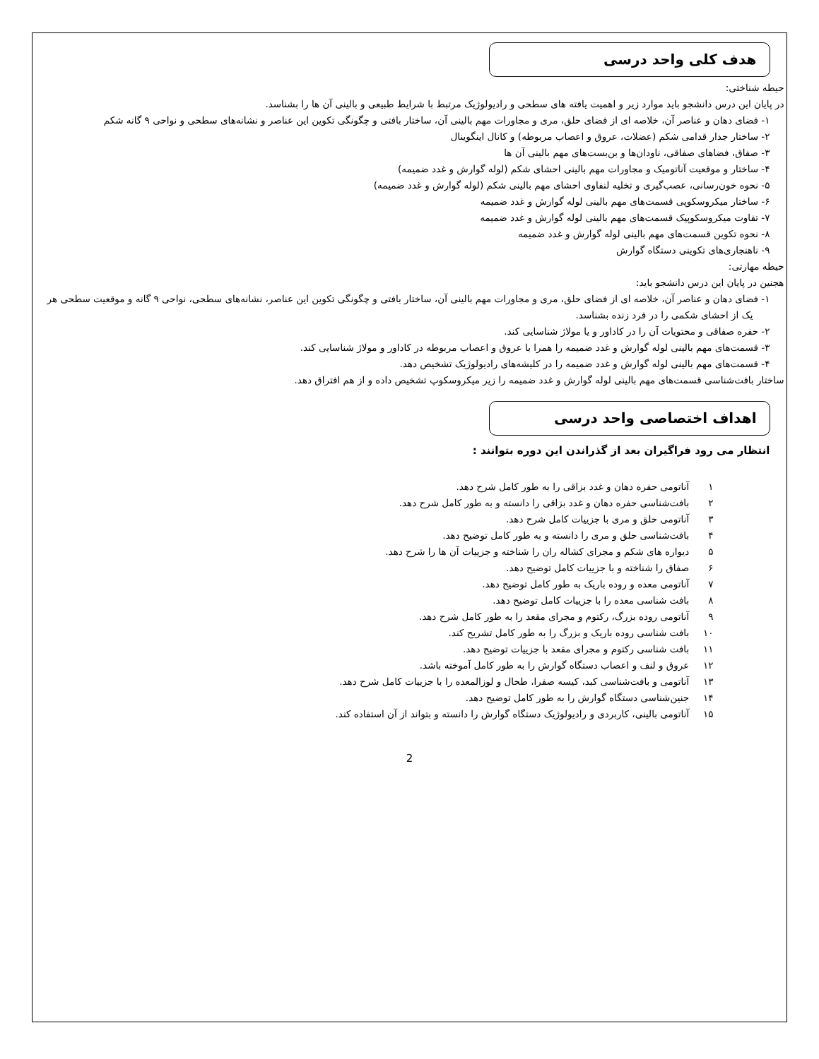هدف کلی واحد درسی
حیطه شناختی:
در پایان این درس دانشجو باید موارد زیر و اهمیت یافته های سطحی و رادیولوژیک مرتبط با شرایط طبیعی و بالینی آن ها را بشناسد.
۱- فضای دهان و عناصر آن، خلاصه ای از فضای حلق، مری و مجاورات مهم بالینی آن، ساختار بافتی و چگونگی تکوین این عناصر و نشانه‌های سطحی و نواحی ۹ گانه شکم
۲- ساختار جدار قدامی شکم (عضلات، عروق و اعصاب مربوطه) و کانال اینگوینال
۳- صفاق، فضاهای صفاقی، ناودان‌ها و بن‌بست‌های مهم بالینی آن ها
۴- ساختار و موقعیت آناتومیک و مجاورات مهم بالینی احشای شکم (لوله گوارش و غدد ضمیمه)
۵- نحوه خون‌رسانی، عصب‌گیری و تخلیه لنفاوی احشای مهم بالینی شکم (لوله گوارش و غدد ضمیمه)
۶- ساختار میکروسکوپی قسمت‌های مهم بالینی لوله گوارش و غدد ضمیمه
۷- تفاوت میکروسکوپیک قسمت‌های مهم بالینی لوله گوارش و غدد ضمیمه
۸- نحوه تکوین قسمت‌های مهم بالینی لوله گوارش و غدد ضمیمه
۹- ناهنجاری‌های تکوینی دستگاه گوارش
حیطه مهارتی:
هجنین در پایان این درس دانشجو باید:
۱- فضای دهان و عناصر آن، خلاصه ای از فضای حلق، مری و مجاورات مهم بالینی آن، ساختار بافتی و چگونگی تکوین این عناصر، نشانه‌های سطحی، نواحی ۹ گانه و موقعیت سطحی هر یک از احشای شکمی را در فرد زنده بشناسد.
۲- حفره صفاقی و محتویات آن را در کاداور و یا مولاژ شناسایی کند.
۳- قسمت‌های مهم بالینی لوله گوارش و غدد ضمیمه را همرا با عروق و اعصاب مربوطه در کاداور و مولاژ شناسایی کند.
۴- قسمت‌های مهم بالینی لوله گوارش و غدد ضمیمه را در کلیشه‌های رادیولوژیک تشخیص دهد.
ساختار بافت‌شناسی قسمت‌های مهم بالینی لوله گوارش و غدد ضمیمه را زیر میکروسکوپ تشخیص داده و از هم افتراق دهد.
اهداف اختصاصی واحد درسی
انتظار می رود فراگیران بعد از گذراندن این دوره بتوانند :
۱ آناتومی حفره دهان و غدد بزاقی را به طور کامل شرح دهد.
۲ بافت‌شناسی حفره دهان و غدد بزاقی را دانسته و به طور کامل شرح دهد.
۳ آناتومی حلق و مری با جزییات کامل شرح دهد.
۴ بافت‌شناسی حلق و مری را دانسته و به طور کامل توضیح دهد.
۵ دیواره های شکم و مجرای کشاله ران را شناخته و جزییات آن ها را شرح دهد.
۶ صفاق را شناخته و با جزییات کامل توضیح دهد.
۷ آناتومی معده و روده باریک به طور کامل توضیح دهد.
۸ بافت شناسی معده را با جزییات کامل توضیح دهد.
۹ آناتومی روده بزرگ، رکتوم و مجرای مقعد را به طور کامل شرح دهد.
۱۰ بافت شناسی روده باریک و بزرگ را به طور کامل تشریح کند.
۱۱ بافت شناسی رکتوم و مجرای مقعد با جزییات توضیح دهد.
۱۲ عروق و لنف و اعصاب دستگاه گوارش را به طور کامل آموخته باشد.
۱۳ آناتومی و بافت‌شناسی کبد، کیسه صفرا، طحال و لوزالمعده را با جزییات کامل شرح دهد.
۱۴ جنین‌شناسی دستگاه گوارش را به طور کامل توضیح دهد.
۱۵ آناتومی بالینی، کاربردی و رادیولوژیک دستگاه گوارش را دانسته و بتواند از آن استفاده کند.
2